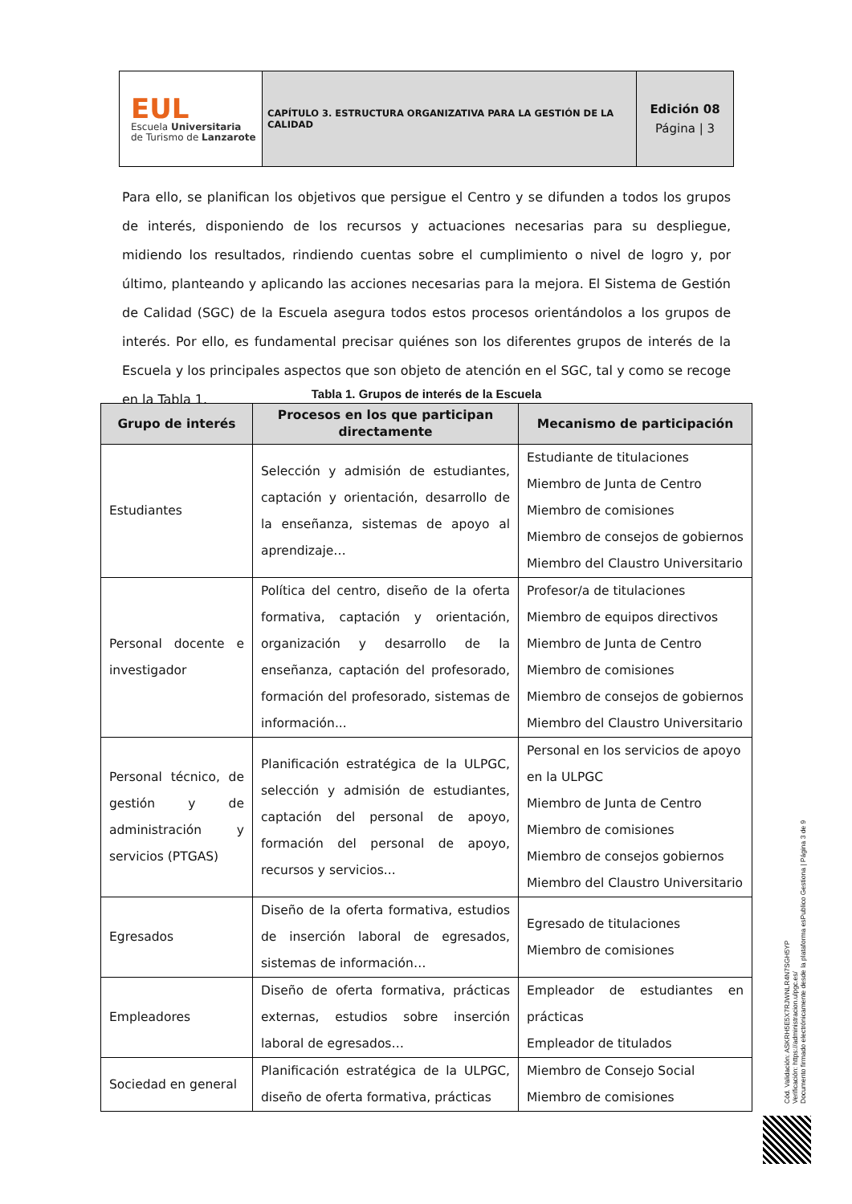| EUL Escuela Universitaria de Turismo de Lanzarote | CAPÍTULO 3. ESTRUCTURA ORGANIZATIVA PARA LA GESTIÓN DE LA CALIDAD | Edición 08 Página / 3 |
Para ello, se planifican los objetivos que persigue el Centro y se difunden a todos los grupos de interés, disponiendo de los recursos y actuaciones necesarias para su despliegue, midiendo los resultados, rindiendo cuentas sobre el cumplimiento o nivel de logro y, por último, planteando y aplicando las acciones necesarias para la mejora. El Sistema de Gestión de Calidad (SGC) de la Escuela asegura todos estos procesos orientándolos a los grupos de interés. Por ello, es fundamental precisar quiénes son los diferentes grupos de interés de la Escuela y los principales aspectos que son objeto de atención en el SGC, tal y como se recoge en la Tabla 1.
Tabla 1. Grupos de interés de la Escuela
| Grupo de interés | Procesos en los que participan directamente | Mecanismo de participación |
| --- | --- | --- |
| Estudiantes | Selección y admisión de estudiantes, captación y orientación, desarrollo de la enseñanza, sistemas de apoyo al aprendizaje… | Estudiante de titulaciones Miembro de Junta de Centro Miembro de comisiones Miembro de consejos de gobiernos Miembro del Claustro Universitario |
| Personal docente e investigador | Política del centro, diseño de la oferta formativa, captación y orientación, organización y desarrollo de la enseñanza, captación del profesorado, formación del profesorado, sistemas de información... | Profesor/a de titulaciones Miembro de equipos directivos Miembro de Junta de Centro Miembro de comisiones Miembro de consejos de gobiernos Miembro del Claustro Universitario |
| Personal técnico, de gestión y de administración y servicios (PTGAS) | Planificación estratégica de la ULPGC, selección y admisión de estudiantes, captación del personal de apoyo, formación del personal de apoyo, recursos y servicios... | Personal en los servicios de apoyo en la ULPGC Miembro de Junta de Centro Miembro de comisiones Miembro de consejos gobiernos Miembro del Claustro Universitario |
| Egresados | Diseño de la oferta formativa, estudios de inserción laboral de egresados, sistemas de información… | Egresado de titulaciones Miembro de comisiones |
| Empleadores | Diseño de oferta formativa, prácticas externas, estudios sobre inserción laboral de egresados… | Empleador de estudiantes en prácticas Empleador de titulados |
| Sociedad en general | Planificación estratégica de la ULPGC, diseño de oferta formativa, prácticas | Miembro de Consejo Social Miembro de comisiones |
Cód. Validación: ASKRH5E5X7RJWNLR4N7SGH5YP
Verificación: https://administracion.ulpgc.es/
Documento firmado electrónicamente desde la plataforma esPublico Gestiona | Página 3 de 9